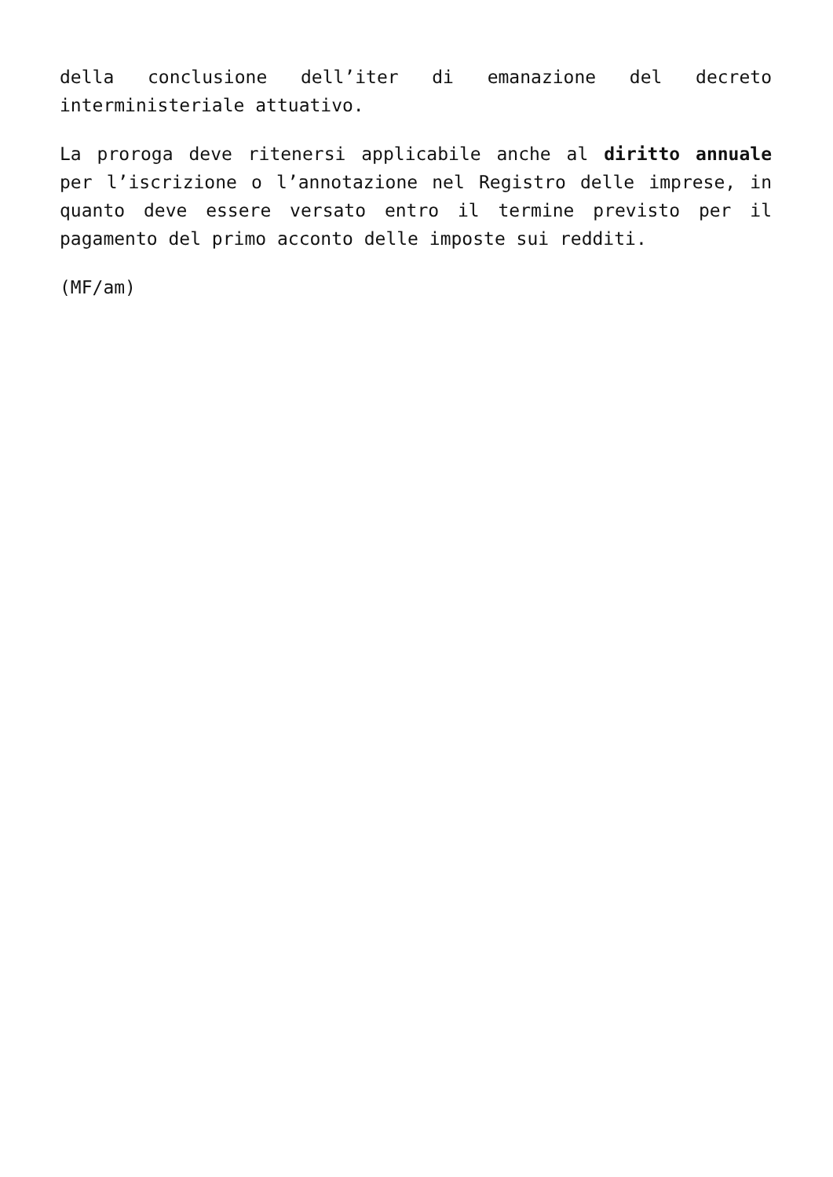della conclusione dell’iter di emanazione del decreto interministeriale attuativo.
La proroga deve ritenersi applicabile anche al diritto annuale per l’iscrizione o l’annotazione nel Registro delle imprese, in quanto deve essere versato entro il termine previsto per il pagamento del primo acconto delle imposte sui redditi.
(MF/am)